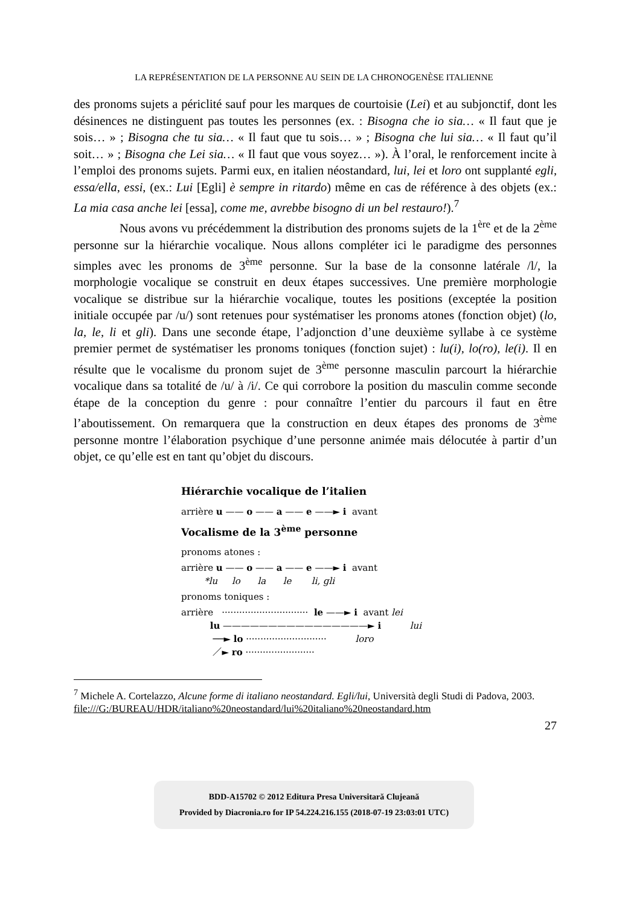LA REPRÉSENTATION DE LA PERSONNE AU SEIN DE LA CHRONOGENÈSE ITALIENNE
des pronoms sujets a périclité sauf pour les marques de courtoisie (Lei) et au subjonctif, dont les désinences ne distinguent pas toutes les personnes (ex. : Bisogna che io sia… « Il faut que je sois… » ; Bisogna che tu sia… « Il faut que tu sois… » ; Bisogna che lui sia… « Il faut qu’il soit… » ; Bisogna che Lei sia… « Il faut que vous soyez… »). À l’oral, le renforcement incite à l’emploi des pronoms sujets. Parmi eux, en italien néostandard, lui, lei et loro ont supplanté egli, essa/ella, essi, (ex.: Lui [Egli] è sempre in ritardo) même en cas de référence à des objets (ex.: La mia casa anche lei [essa], come me, avrebbe bisogno di un bel restauro!).<sup>7</sup>
Nous avons vu précédemment la distribution des pronoms sujets de la 1<sup>ère</sup> et de la 2<sup>ème</sup> personne sur la hiérarchie vocalique. Nous allons compléter ici le paradigme des personnes simples avec les pronoms de 3<sup>ème</sup> personne. Sur la base de la consonne latérale /l/, la morphologie vocalique se construit en deux étapes successives. Une première morphologie vocalique se distribue sur la hiérarchie vocalique, toutes les positions (exceptée la position initiale occupée par /u/) sont retenues pour systématiser les pronoms atones (fonction objet) (lo, la, le, li et gli). Dans une seconde étape, l’adjonction d’une deuxième syllabe à ce système premier permet de systématiser les pronoms toniques (fonction sujet) : lu(i), lo(ro), le(i). Il en résulte que le vocalisme du pronom sujet de 3<sup>ème</sup> personne masculin parcourt la hiérarchie vocalique dans sa totalité de /u/ à /i/. Ce qui corrobore la position du masculin comme seconde étape de la conception du genre : pour connaître l’entier du parcours il faut en être l’aboutissement. On remarquera que la construction en deux étapes des pronoms de 3<sup>ème</sup> personne montre l’élaboration psychique d’une personne animée mais délocutée à partir d’un objet, ce qu’elle est en tant qu’objet du discours.
Hiérarchie vocalique de l’italien
arrière u —— o —— a —— e ——► i avant
Vocalisme de la 3<sup>ème</sup> personne
pronoms atones :
arrière u —— o —— a —— e ——► i avant *lu lo la le li, gli
pronoms toniques :
arrière ······························ le ——► i avant lei lu ————————————————► i lui ──► lo ···························· loro ／► ro ························
<sup>7</sup> Michele A. Cortelazzo, Alcune forme di italiano neostandard. Egli/lui, Università degli Studi di Padova, 2003. file:///G:/BUREAU/HDR/italiano%20neostandard/lui%20italiano%20neostandard.htm
27
BDD-A15702 © 2012 Editura Presa Universitară Clujeană
Provided by Diacronia.ro for IP 54.224.216.155 (2018-07-19 23:03:01 UTC)